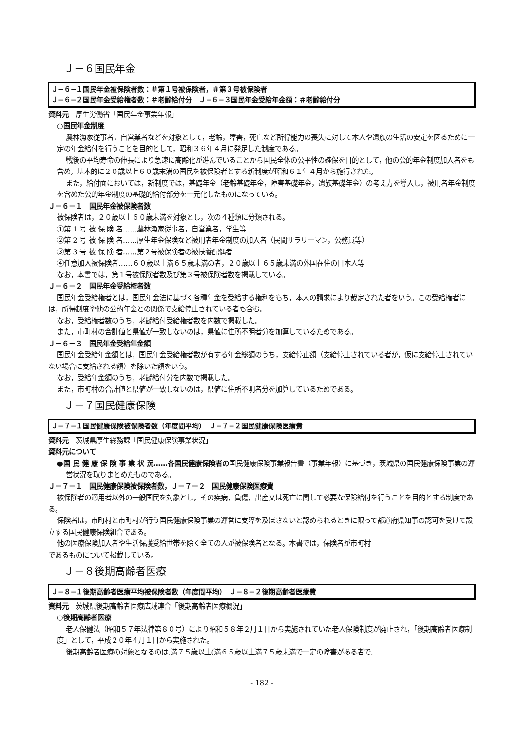Ｊ－６国民年金
Ｊ−６−１国民年金被保険者数：＃第１号被保険者，＃第３号被保険者
Ｊ−６−２国民年金受給権者数：＃老齢給付分　Ｊ−６−３国民年金受給年金額：＃老齢給付分
資料元　厚生労働省「国民年金事業年報」
○国民年金制度
農林漁家従事者，自営業者などを対象として，老齢，障害，死亡など所得能力の喪失に対して本人や遺族の生活の安定を図るために一定の年金給付を行うことを目的として，昭和３６年４月に発足した制度である。
戦後の平均寿命の伸長により急速に高齢化が進んでいることから国民全体の公平性の確保を目的として，他の公的年金制度加入者をも含め，基本的に２０歳以上６０歳末満の国民を被保険者とする新制度が昭和６１年４月から施行された。
また，給付面においては，新制度では，基礎年金（老齢基礎年金，障害基礎年金，遺族基礎年金）の考え方を導入し，被用者年金制度を含めた公的年金制度の基礎的給付部分を一元化したものになっている。
Ｊ－６－１　国民年金被保険者数
被保険者は，２０歳以上６０歳末満を対象とし，次の４種類に分類される。
①第 1 号 被 保 険 者……農林漁家従事者，自営業者，学生等
②第 2 号 被 保 険 者……厚生年金保険など被用者年金制度の加入者（民間サラリーマン，公務員等）
③第 3 号 被 保 険 者……第２号被保険者の被扶養配偶者
④任意加入被保険者……６０歳以上満６５歳未満の者，２０歳以上６５歳未満の外国在住の日本人等
なお，本書では，第１号被保険者数及び第３号被保険者数を掲載している。
Ｊ－６－２　国民年金受給権者数
国民年金受給権者とは，国民年金法に基づく各種年金を受給する権利をもち，本人の請求により裁定された者をいう。この受給権者には，所得制度や他の公的年金との関係で支給停止されている者も含む。
なお，受給権者数のうち，老齢給付受給権者数を内数で掲載した。
また，市町村の合計値と県値が一致しないのは，県値に住所不明者分を加算しているためである。
Ｊ－６－３　国民年金受給年金額
国民年金受給年金額とは，国民年金受給権者数が有する年金総額のうち，支給停止額（支給停止されている者が，仮に支給停止されていない場合に支給される額）を除いた額をいう。
なお，受給年金額のうち，老齢給付分を内数で掲載した。
また，市町村の合計値と県値が一致しないのは，県値に住所不明者分を加算しているためである。
Ｊ－７国民健康保険
Ｊ−７−１国民健康保険被保険者数（年度間平均）　Ｊ−７−２国民健康保険医療費
資料元　茨城県厚生総務課「国民健康保険事業状況」
資料元について
●国 民 健 康 保 険 事 業 状 況……各国民健康保険者の国民健康保険事業報告書（事業年報）に基づき，茨城県の国民健康保険事業の運営状況を取りまとめたものである。
Ｊ－７－１　国民健康保険被保険者数，Ｊ－７－２　国民健康保険医療費
被保険者の適用者以外の一般国民を対象とし，その疾病，負傷，出産又は死亡に関して必要な保険給付を行うことを目的とする制度である。
保険者は，市町村と市町村が行う国民健康保険事業の運営に支障を及ぼさないと認められるときに限って都道府県知事の認可を受けて設立する国民健康保険組合である。
他の医療保険加入者や生活保護受給世帯を除く全ての人が被保険者となる。本書では，保険者が市町村
であるものについて掲載している。
Ｊ－８後期高齢者医療
Ｊ−８−１後期高齢者医療平均被保険者数（年度間平均）　Ｊ−８−２後期高齢者医療費
資料元　茨城県後期高齢者医療広域連合「後期高齢者医療概況」
○後期高齢者医療
老人保健法（昭和５７年法律第８０号）により昭和５８年２月１日から実施されていた老人保険制度が廃止され，「後期高齢者医療制度」として，平成２０年４月１日から実施された。
後期高齢者医療の対象となるのは,満７５歳以上(満６５歳以上満７５歳未満で一定の障害がある者で,
- 182 -